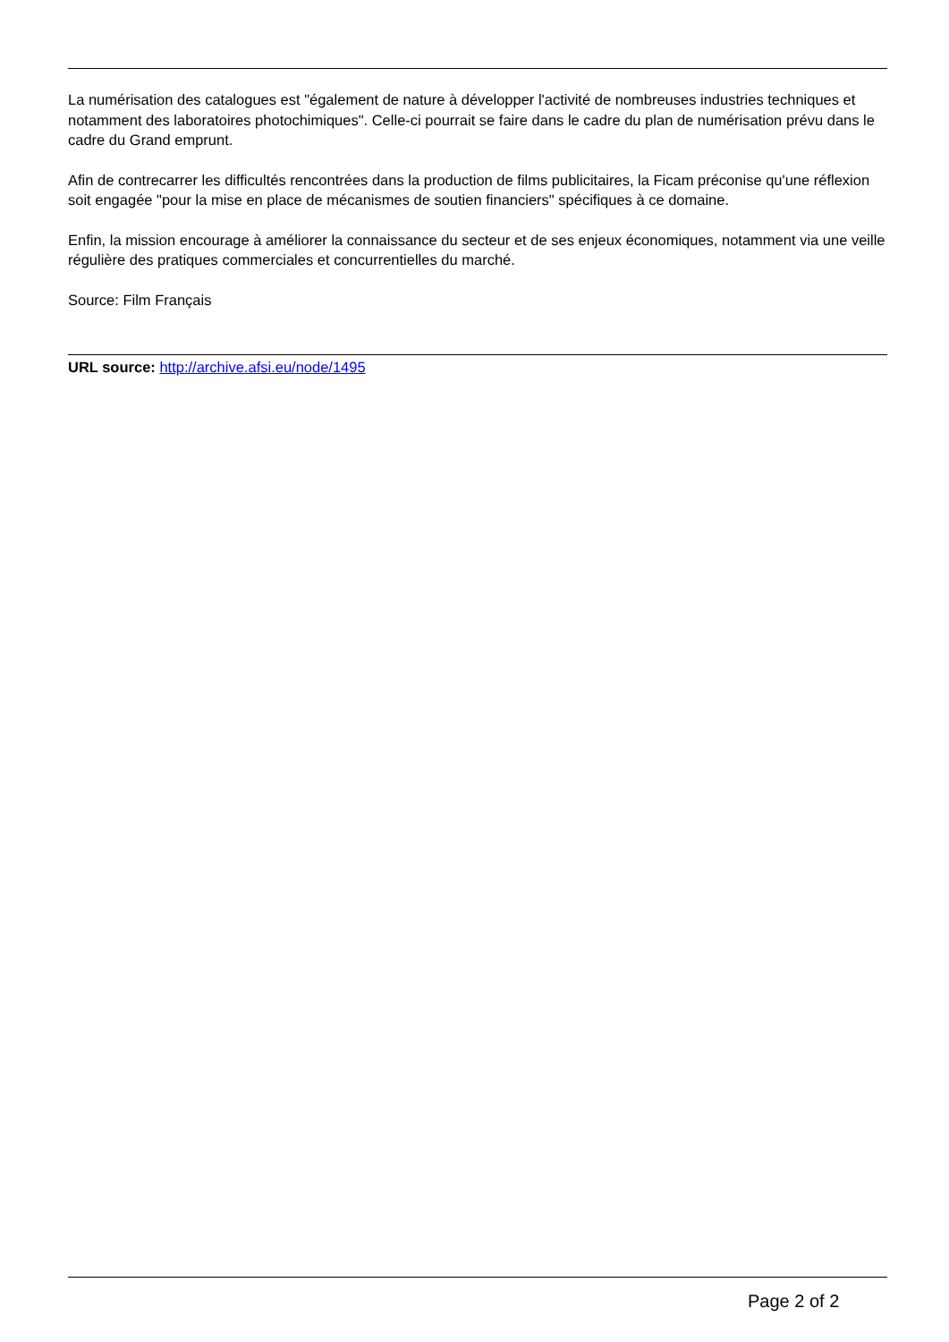La numérisation des catalogues est "également de nature à développer l'activité de nombreuses industries techniques et notamment des laboratoires photochimiques". Celle-ci pourrait se faire dans le cadre du plan de numérisation prévu dans le cadre du Grand emprunt.
Afin de contrecarrer les difficultés rencontrées dans la production de films publicitaires, la Ficam préconise qu'une réflexion soit engagée "pour la mise en place de mécanismes de soutien financiers" spécifiques à ce domaine.
Enfin, la mission encourage à améliorer la connaissance du secteur et de ses enjeux économiques, notamment via une veille régulière des pratiques commerciales et concurrentielles du marché.
Source: Film Français
URL source: http://archive.afsi.eu/node/1495
Page 2 of 2